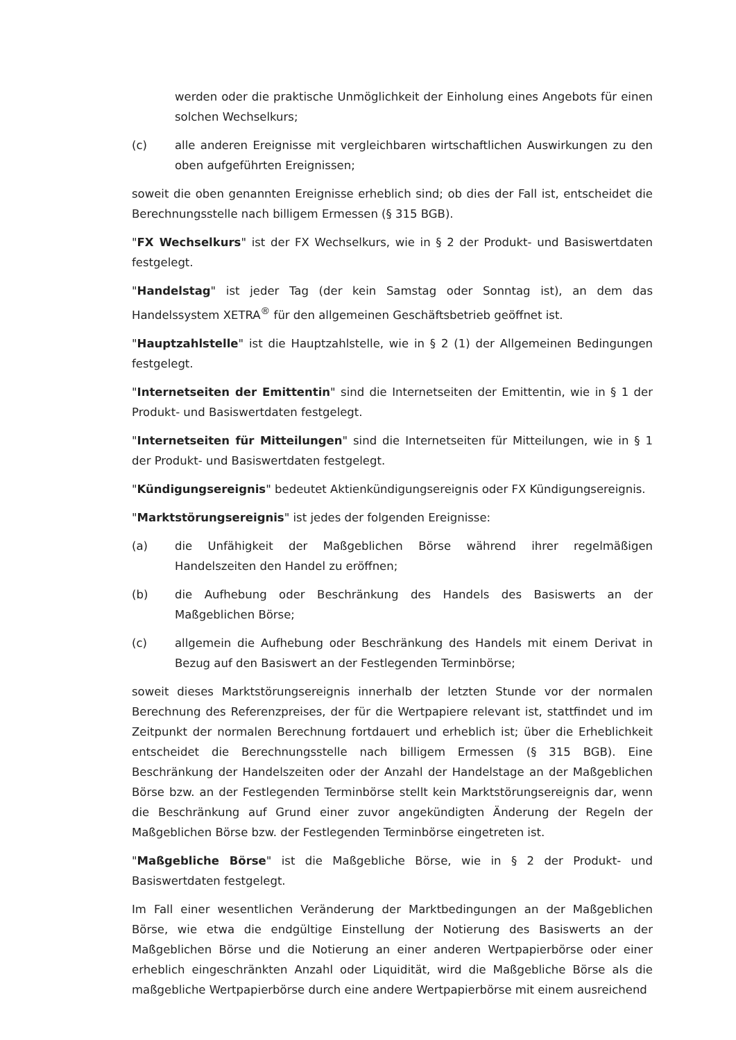werden oder die praktische Unmöglichkeit der Einholung eines Angebots für einen solchen Wechselkurs;
(c) alle anderen Ereignisse mit vergleichbaren wirtschaftlichen Auswirkungen zu den oben aufgeführten Ereignissen;
soweit die oben genannten Ereignisse erheblich sind; ob dies der Fall ist, entscheidet die Berechnungsstelle nach billigem Ermessen (§ 315 BGB).
"FX Wechselkurs" ist der FX Wechselkurs, wie in § 2 der Produkt- und Basiswertdaten festgelegt.
"Handelstag" ist jeder Tag (der kein Samstag oder Sonntag ist), an dem das Handelssystem XETRA<sup>®</sup> für den allgemeinen Geschäftsbetrieb geöffnet ist.
"Hauptzahlstelle" ist die Hauptzahlstelle, wie in § 2 (1) der Allgemeinen Bedingungen festgelegt.
"Internetseiten der Emittentin" sind die Internetseiten der Emittentin, wie in § 1 der Produkt- und Basiswertdaten festgelegt.
"Internetseiten für Mitteilungen" sind die Internetseiten für Mitteilungen, wie in § 1 der Produkt- und Basiswertdaten festgelegt.
"Kündigungsereignis" bedeutet Aktienkündigungsereignis oder FX Kündigungsereignis.
"Marktstörungsereignis" ist jedes der folgenden Ereignisse:
(a) die Unfähigkeit der Maßgeblichen Börse während ihrer regelmäßigen Handelszeiten den Handel zu eröffnen;
(b) die Aufhebung oder Beschränkung des Handels des Basiswerts an der Maßgeblichen Börse;
(c) allgemein die Aufhebung oder Beschränkung des Handels mit einem Derivat in Bezug auf den Basiswert an der Festlegenden Terminbörse;
soweit dieses Marktstörungsereignis innerhalb der letzten Stunde vor der normalen Berechnung des Referenzpreises, der für die Wertpapiere relevant ist, stattfindet und im Zeitpunkt der normalen Berechnung fortdauert und erheblich ist; über die Erheblichkeit entscheidet die Berechnungsstelle nach billigem Ermessen (§ 315 BGB). Eine Beschränkung der Handelszeiten oder der Anzahl der Handelstage an der Maßgeblichen Börse bzw. an der Festlegenden Terminbörse stellt kein Marktstörungsereignis dar, wenn die Beschränkung auf Grund einer zuvor angekündigten Änderung der Regeln der Maßgeblichen Börse bzw. der Festlegenden Terminbörse eingetreten ist.
"Maßgebliche Börse" ist die Maßgebliche Börse, wie in § 2 der Produkt- und Basiswertdaten festgelegt.
Im Fall einer wesentlichen Veränderung der Marktbedingungen an der Maßgeblichen Börse, wie etwa die endgültige Einstellung der Notierung des Basiswerts an der Maßgeblichen Börse und die Notierung an einer anderen Wertpapierbörse oder einer erheblich eingeschränkten Anzahl oder Liquidität, wird die Maßgebliche Börse als die maßgebliche Wertpapierbörse durch eine andere Wertpapierbörse mit einem ausreichend